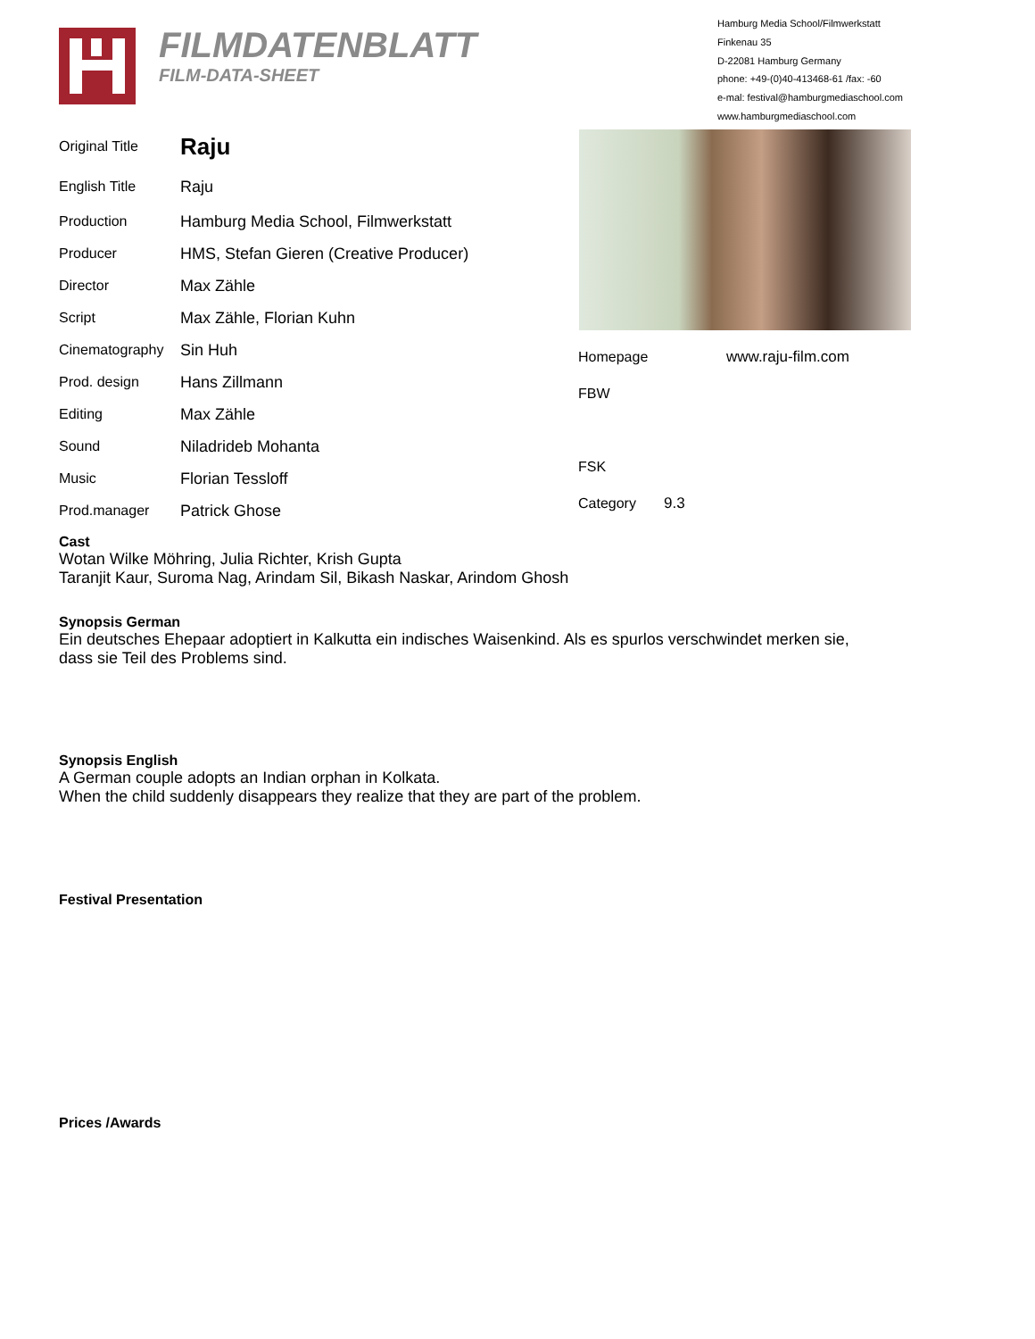FILMDATENBLATT
FILM-DATA-SHEET
Hamburg Media School/Filmwerkstatt
Finkenau 35
D-22081 Hamburg Germany
phone: +49-(0)40-413468-61 /fax: -60
e-mal: festival@hamburgmediaschool.com
www.hamburgmediaschool.com
| Original Title | Raju |
| English Title | Raju |
| Production | Hamburg Media School, Filmwerkstatt |
| Producer | HMS, Stefan Gieren (Creative Producer) |
| Director | Max Zähle |
| Script | Max Zähle, Florian Kuhn |
| Cinematography | Sin Huh |
| Prod. design | Hans Zillmann |
| Editing | Max Zähle |
| Sound | Niladrideb Mohanta |
| Music | Florian Tessloff |
| Prod.manager | Patrick Ghose |
| Homepage | www.raju-film.com |
| FBW | |
| FSK | |
| Category | 9.3 |
Cast
Wotan Wilke Möhring, Julia Richter, Krish Gupta
Taranjit Kaur, Suroma Nag, Arindam Sil, Bikash Naskar, Arindom Ghosh
Synopsis German
Ein deutsches Ehepaar adoptiert in Kalkutta ein indisches Waisenkind. Als es spurlos verschwindet merken sie,
dass sie Teil des Problems sind.
Synopsis English
A German couple adopts an Indian orphan in Kolkata.
When the child suddenly disappears they realize that they are part of the problem.
Festival Presentation
Prices /Awards